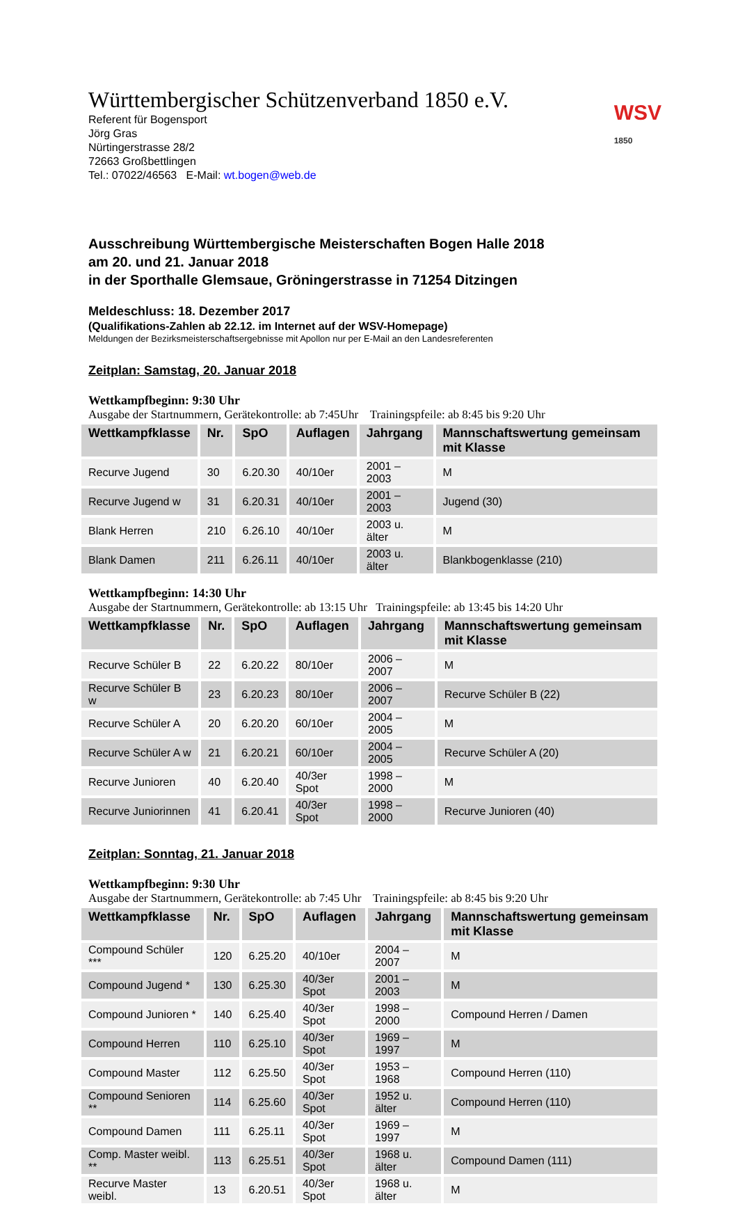Württembergischer Schützenverband 1850 e.V.
WSV
1850
Referent für Bogensport
Jörg Gras
Nürtingerstrasse 28/2
72663 Großbettlingen
Tel.: 07022/46563 E-Mail: wt.bogen@web.de
Ausschreibung Württembergische Meisterschaften Bogen Halle 2018
am 20. und 21. Januar 2018
in der Sporthalle Glemsaue, Gröningerstrasse in 71254 Ditzingen
Meldeschluss: 18. Dezember 2017
(Qualifikations-Zahlen ab 22.12. im Internet auf der WSV-Homepage)
Meldungen der Bezirksmeisterschaftsergebnisse mit Apollon nur per E-Mail an den Landesreferenten
Zeitplan: Samstag, 20. Januar 2018
Wettkampfbeginn: 9:30 Uhr
Ausgabe der Startnummern, Gerätekontrolle: ab 7:45Uhr Trainingspfeile: ab 8:45 bis 9:20 Uhr
| Wettkampfklasse | Nr. | SpO | Auflagen | Jahrgang | Mannschaftswertung gemeinsam mit Klasse |
| --- | --- | --- | --- | --- | --- |
| Recurve Jugend | 30 | 6.20.30 | 40/10er | 2001 – 2003 | M |
| Recurve Jugend w | 31 | 6.20.31 | 40/10er | 2001 – 2003 | Jugend (30) |
| Blank Herren | 210 | 6.26.10 | 40/10er | 2003 u. älter | M |
| Blank Damen | 211 | 6.26.11 | 40/10er | 2003 u. älter | Blankbogenklasse (210) |
Wettkampfbeginn: 14:30 Uhr
Ausgabe der Startnummern, Gerätekontrolle: ab 13:15 Uhr Trainingspfeile: ab 13:45 bis 14:20 Uhr
| Wettkampfklasse | Nr. | SpO | Auflagen | Jahrgang | Mannschaftswertung gemeinsam mit Klasse |
| --- | --- | --- | --- | --- | --- |
| Recurve Schüler B | 22 | 6.20.22 | 80/10er | 2006 – 2007 | M |
| Recurve Schüler B w | 23 | 6.20.23 | 80/10er | 2006 – 2007 | Recurve Schüler B (22) |
| Recurve Schüler A | 20 | 6.20.20 | 60/10er | 2004 – 2005 | M |
| Recurve Schüler A w | 21 | 6.20.21 | 60/10er | 2004 – 2005 | Recurve Schüler A (20) |
| Recurve Junioren | 40 | 6.20.40 | 40/3er Spot | 1998 – 2000 | M |
| Recurve Juniorinnen | 41 | 6.20.41 | 40/3er Spot | 1998 – 2000 | Recurve Junioren (40) |
Zeitplan: Sonntag, 21. Januar 2018
Wettkampfbeginn: 9:30 Uhr
Ausgabe der Startnummern, Gerätekontrolle: ab 7:45 Uhr Trainingspfeile: ab 8:45 bis 9:20 Uhr
| Wettkampfklasse | Nr. | SpO | Auflagen | Jahrgang | Mannschaftswertung gemeinsam mit Klasse |
| --- | --- | --- | --- | --- | --- |
| Compound Schüler *** | 120 | 6.25.20 | 40/10er | 2004 – 2007 | M |
| Compound Jugend * | 130 | 6.25.30 | 40/3er Spot | 2001 – 2003 | M |
| Compound Junioren * | 140 | 6.25.40 | 40/3er Spot | 1998 – 2000 | Compound Herren / Damen |
| Compound Herren | 110 | 6.25.10 | 40/3er Spot | 1969 – 1997 | M |
| Compound Master | 112 | 6.25.50 | 40/3er Spot | 1953 – 1968 | Compound Herren (110) |
| Compound Senioren ** | 114 | 6.25.60 | 40/3er Spot | 1952 u. älter | Compound Herren (110) |
| Compound Damen | 111 | 6.25.11 | 40/3er Spot | 1969 – 1997 | M |
| Comp. Master weibl. ** | 113 | 6.25.51 | 40/3er Spot | 1968 u. älter | Compound Damen (111) |
| Recurve Master weibl. | 13 | 6.20.51 | 40/3er Spot | 1968 u. älter | M |